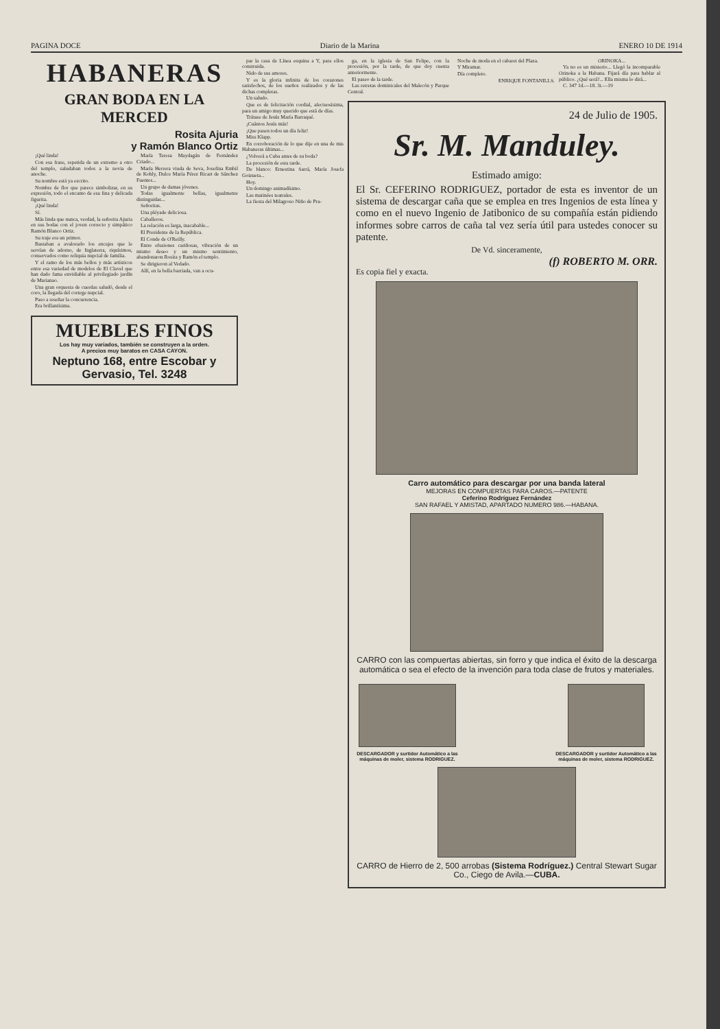PAGINA DOCE Diario de la Marina ENERO 10 DE 1914
HABANERAS
GRAN BODA EN LA MERCED
Rosita Ajuria
y Ramón Blanco Ortiz
¡Qué linda!
Con esa frase, repetida de un extremo a otro del templo, saludaban todos a la novia de anoche.
Su nombre está ya escrito.
Nombre de flor que parece simbolizar, en su expresión, todo el encanto de esa fina y delicada figurita.
¡Qué linda!
Sí.
Más linda que nunca, verdad, la señorita Ajuria en sus bodas con el joven correcto y simpático Ramón Blanco Ortiz.
Su traje era un primor.
Bastaban a avalorarlo los encajes que le servían de adorno, de Inglaterra, riquísimos, conservados como reliquia nupcial de familia.
Y el ramo de los más bellos y más artísticos entre esa variedad de modelos de El Clavel que han dado fama envidiable al privilegiado jardín de Marianao.
Una gran orquesta de cuerdas saludó, desde el coro, la llegada del cortege nupcial.
Paso a reseñar la concurrencia.
Era brillantísima.
María Teresa Maydagán de Fernández Criado...
María Herrera viuda de Seva, Josefina Embil de Kohly, Dulce María Pérez Ricart de Sánchez Fuentes...
Un grupo de damas jóvenes.
Todas igualmente bellas, igualmente distinguidas...
Señoritas.
Una pléyade deliciosa.
Caballeros.
La relación es larga, inacabable...
El Presidente de la República.
El Conde de O'Reilly.
Entre efusiones cariñosas, vibración de un mismo deseo y un mismo sentimiento, abandonaron Rosita y Ramón el templo.
Se dirigieron al Vedado.
Allí, en la bella barriada, van a ocu-
MUEBLES FINOS
Los hay muy variados, también se construyen a la orden.
A precios muy baratos en CASA CAYON.
Neptuno 168, entre Escobar y Gervasio, Tel. 3248
par la casa de Línea esquina a Y, para ellos construida.
Nido de sus amores.
Y es la gloria infinita de los corazones satisfechos, de los sueños realizados y de las dichas completas.
Un saludo.
Que es de felicitación cordial, afectuosísima, para un amigo muy querido que está de días.
Trátase de Jesús María Barraqué.
¡Cuántos Jesús más!
¡Que pasen todos un día feliz!
Miss Klapp.
En corroboración de lo que dije en una de mis Habaneras últimas...
¿Volverá a Cuba antes de su boda?
La procesión de esta tarde.
De blanco: Ernestina Sarrá, María Josefa Goizueta...
Hoy.
Un domingo animadísimo.
Las matinées teatrales.
La fiesta del Milagroso Niño de Pra-
ga, en la iglesia de San Felipe, con la procesión, por la tarde, de que doy cuenta anteriormente.
El paseo de la tarde.
Las retretas dominicales del Malecón y Parque Central.
Noche de moda en el cabaret del Plaza.
Y Miramar.
Día completo.
ENRIQUE FONTANILLS.
ORINOKA...
Ya no es un misterio... Llegó la incomparable Orinoka a la Habana. Fijará día para hablar al público. ¿Qué será?... Ella misma lo dirá...
C. 347 1d.—18. 3t.—19
24 de Julio de 1905.
Sr. M. Manduley.
Estimado amigo:
El Sr. CEFERINO RODRIGUEZ, portador de esta es inventor de un sistema de descargar caña que se emplea en tres Ingenios de esta línea y como en el nuevo Ingenio de Jatibonico de su compañía están pidiendo informes sobre carros de caña tal vez sería útil para ustedes conocer su patente.
De Vd. sinceramente,
(f) ROBERTO M. ORR.
Es copia fiel y exacta.
Carro automático para descargar por una banda lateral
MEJORAS EN COMPUERTAS PARA CAROS.—PATENTE
Ceferino Rodríguez Fernández
SAN RAFAEL Y AMISTAD, APARTADO NUMERO 986.—HABANA.
CARRO con las compuertas abiertas, sin forro y que indica el éxito de la descarga automática o sea el efecto de la invención para toda clase de frutos y materiales.
DESCARGADOR y surtidor Automático a las máquinas de moler, sistema RODRIGUEZ.
DESCARGADOR y surtidor Automático a las máquinas de moler, sistema RODRIGUEZ.
CARRO de Hierro de 2, 500 arrobas (Sistema Rodríguez.) Central Stewart Sugar Co., Ciego de Avila.—CUBA.